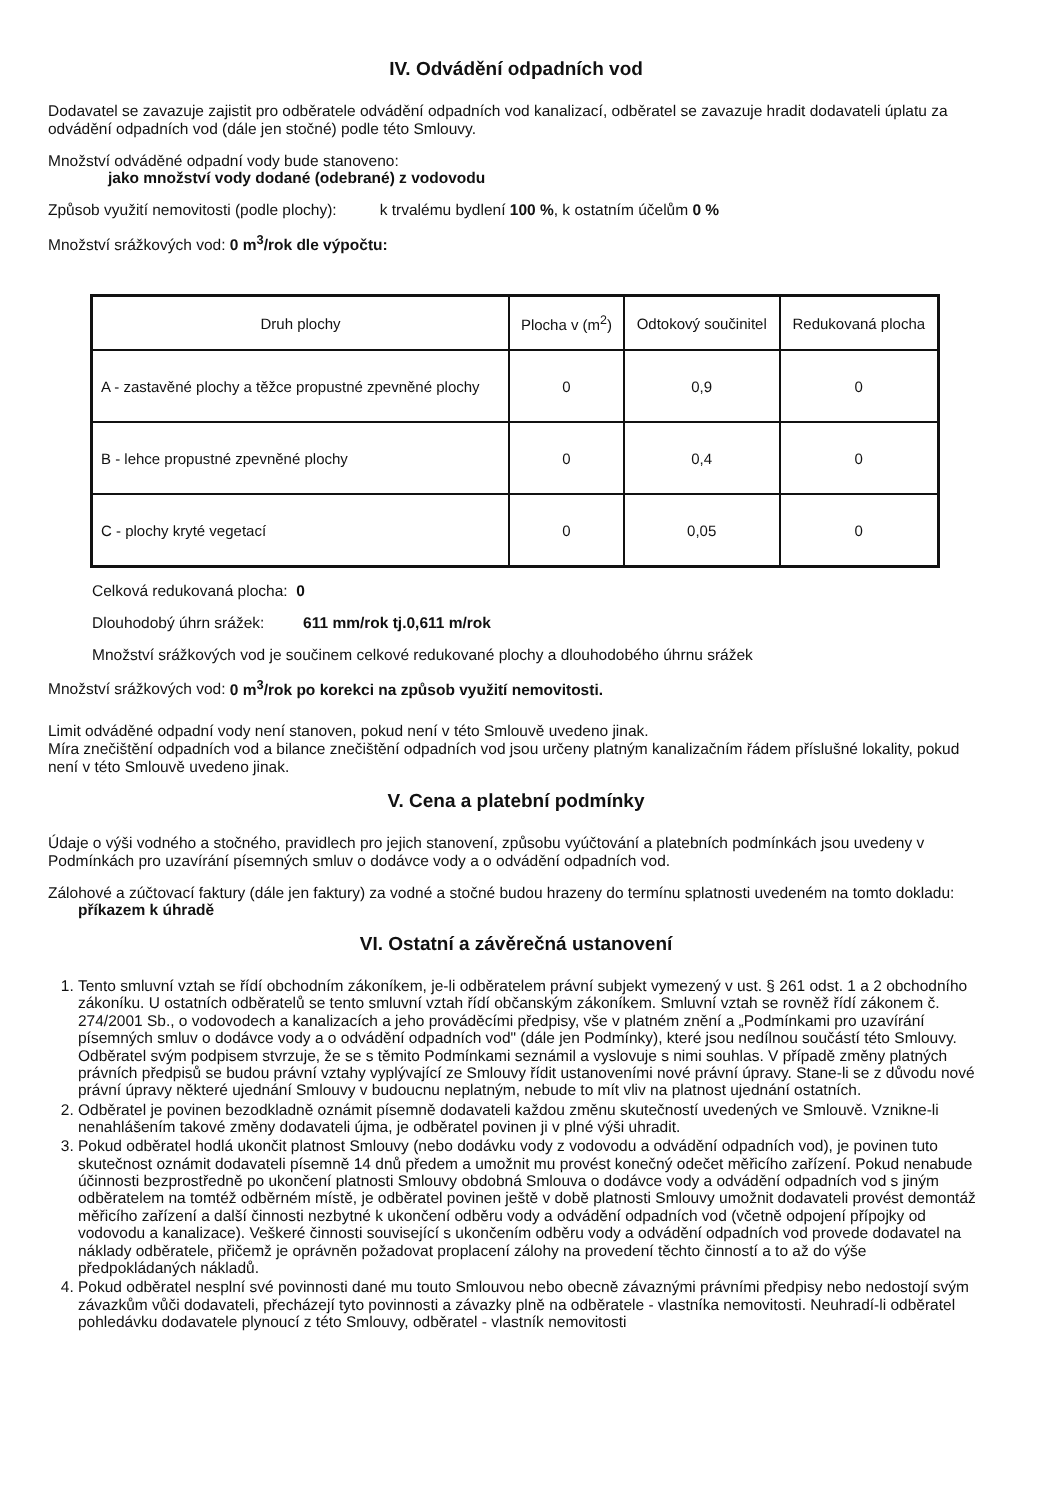IV. Odvádění odpadních vod
Dodavatel se zavazuje zajistit pro odběratele odvádění odpadních vod kanalizací, odběratel se zavazuje hradit dodavateli úplatu za odvádění odpadních vod (dále jen stočné) podle této Smlouvy.
Množství odváděné odpadní vody bude stanoveno:
jako množství vody dodané (odebrané) z vodovodu
Způsob využití nemovitosti (podle plochy): k trvalému bydlení 100 %, k ostatním účelům 0 %
Množství srážkových vod: 0 m<sup>3</sup>/rok dle výpočtu:
| Druh plochy | Plocha v (m<sup>2</sup>) | Odtokový součinitel | Redukovaná plocha |
| --- | --- | --- | --- |
| A - zastavěné plochy a těžce propustné zpevněné plochy | 0 | 0,9 | 0 |
| B - lehce propustné zpevněné plochy | 0 | 0,4 | 0 |
| C - plochy kryté vegetací | 0 | 0,05 | 0 |
Celková redukovaná plocha: 0
Dlouhodobý úhrn srážek: 611 mm/rok tj.0,611 m/rok
Množství srážkových vod je součinem celkové redukované plochy a dlouhodobého úhrnu srážek
Množství srážkových vod: 0 m<sup>3</sup>/rok po korekci na způsob využití nemovitosti.
Limit odváděné odpadní vody není stanoven, pokud není v této Smlouvě uvedeno jinak.
Míra znečištění odpadních vod a bilance znečištění odpadních vod jsou určeny platným kanalizačním řádem příslušné lokality, pokud není v této Smlouvě uvedeno jinak.
V. Cena a platební podmínky
Údaje o výši vodného a stočného, pravidlech pro jejich stanovení, způsobu vyúčtování a platebních podmínkách jsou uvedeny v Podmínkách pro uzavírání písemných smluv o dodávce vody a o odvádění odpadních vod.
Zálohové a zúčtovací faktury (dále jen faktury) za vodné a stočné budou hrazeny do termínu splatnosti uvedeném na tomto dokladu:
příkazem k úhradě
VI. Ostatní a závěrečná ustanovení
1. Tento smluvní vztah se řídí obchodním zákoníkem, je-li odběratelem právní subjekt vymezený v ust. § 261 odst. 1 a 2 obchodního zákoníku. U ostatních odběratelů se tento smluvní vztah řídí občanským zákoníkem. Smluvní vztah se rovněž řídí zákonem č. 274/2001 Sb., o vodovodech a kanalizacích a jeho prováděcími předpisy, vše v platném znění a „Podmínkami pro uzavírání písemných smluv o dodávce vody a o odvádění odpadních vod" (dále jen Podmínky), které jsou nedílnou součástí této Smlouvy. Odběratel svým podpisem stvrzuje, že se s těmito Podmínkami seznámil a vyslovuje s nimi souhlas. V případě změny platných právních předpisů se budou právní vztahy vyplývající ze Smlouvy řídit ustanoveními nové právní úpravy. Stane-li se z důvodu nové právní úpravy některé ujednání Smlouvy v budoucnu neplatným, nebude to mít vliv na platnost ujednání ostatních.
2. Odběratel je povinen bezodkladně oznámit písemně dodavateli každou změnu skutečností uvedených ve Smlouvě. Vznikne-li nenahlášením takové změny dodavateli újma, je odběratel povinen ji v plné výši uhradit.
3. Pokud odběratel hodlá ukončit platnost Smlouvy (nebo dodávku vody z vodovodu a odvádění odpadních vod), je povinen tuto skutečnost oznámit dodavateli písemně 14 dnů předem a umožnit mu provést konečný odečet měřicího zařízení. Pokud nenabude účinnosti bezprostředně po ukončení platnosti Smlouvy obdobná Smlouva o dodávce vody a odvádění odpadních vod s jiným odběratelem na tomtéž odběrném místě, je odběratel povinen ještě v době platnosti Smlouvy umožnit dodavateli provést demontáž měřicího zařízení a další činnosti nezbytné k ukončení odběru vody a odvádění odpadních vod (včetně odpojení přípojky od vodovodu a kanalizace). Veškeré činnosti související s ukončením odběru vody a odvádění odpadních vod provede dodavatel na náklady odběratele, přičemž je oprávněn požadovat proplacení zálohy na provedení těchto činností a to až do výše předpokládaných nákladů.
4. Pokud odběratel nesplní své povinnosti dané mu touto Smlouvou nebo obecně závaznými právními předpisy nebo nedostojí svým závazkům vůči dodavateli, přecházejí tyto povinnosti a závazky plně na odběratele - vlastníka nemovitosti. Neuhradí-li odběratel pohledávku dodavatele plynoucí z této Smlouvy, odběratel - vlastník nemovitosti